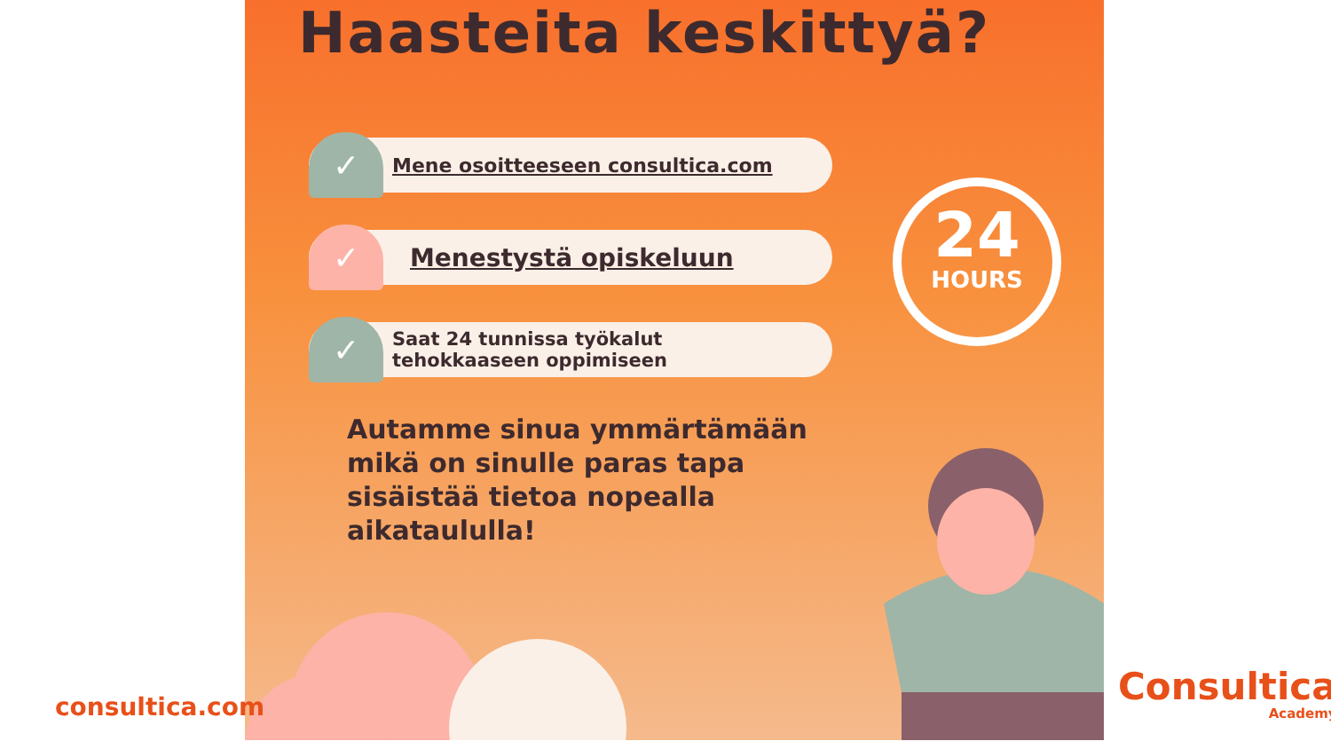Haasteita keskittyä?
✓
Mene osoitteeseen consultica.com
✓
Menestystä opiskeluun
✓
Saat 24 tunnissa työkalut
tehokkaaseen oppimiseen
Autamme sinua ymmärtämään mikä on sinulle paras tapa sisäistää tietoa nopealla aikataululla!
24
HOURS
consultica.com Consultica
Academy